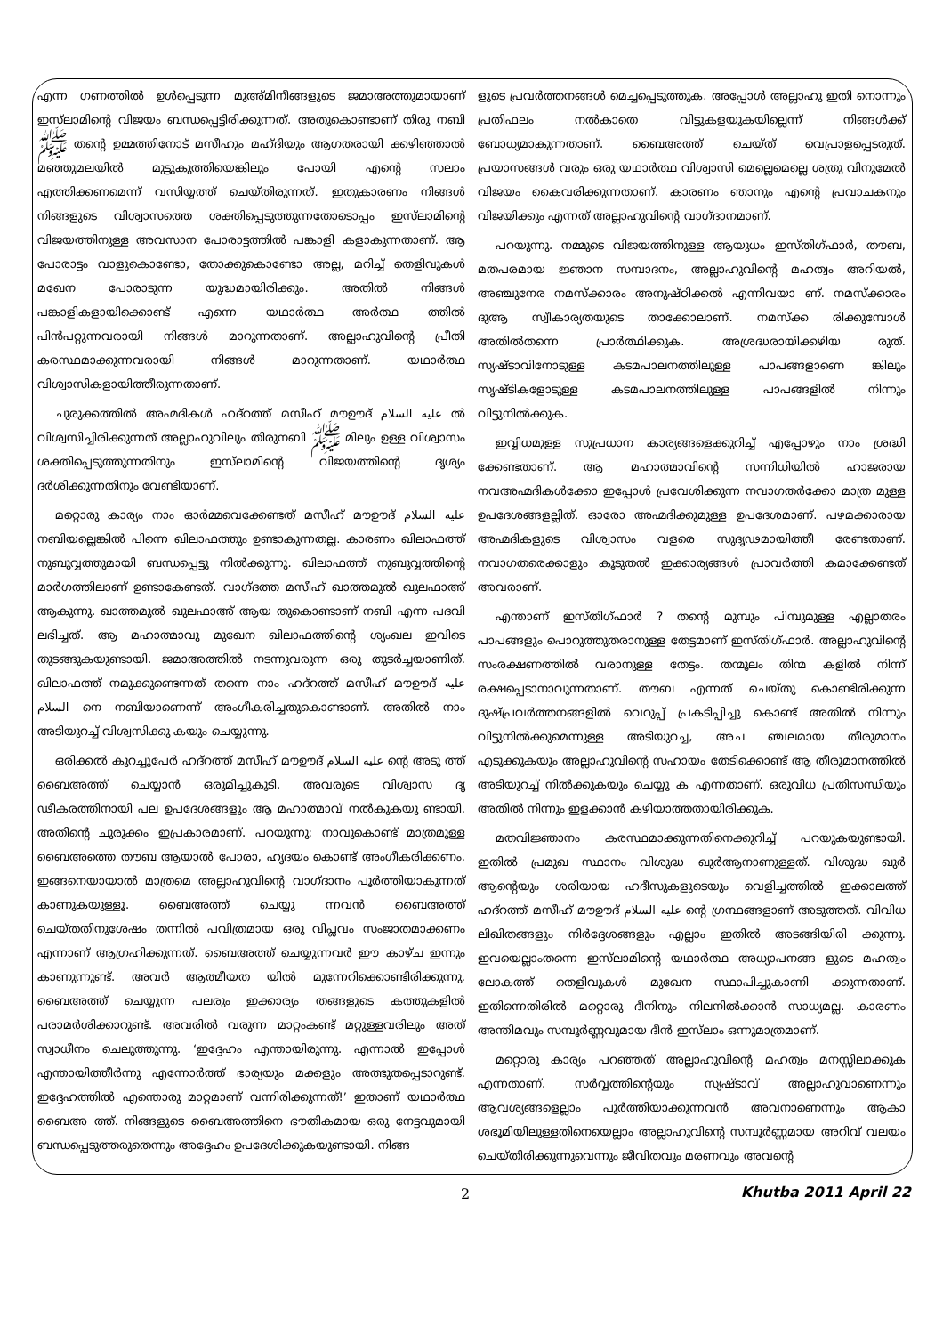എന്ന ഗണത്തിൽ ഉൾപ്പെടുന്ന മുഅ്മിനീങ്ങളുടെ ജമാഅത്തുമായാണ് ഇസ്‌ലാമിന്റെ വിജയം ബന്ധപ്പെട്ടിരിക്കുന്നത്. അതുകൊണ്ടാണ് തിരു നബി ﷺ തന്റെ ഉമ്മത്തിനോട് മസീഹും മഹ്ദിയും ആഗതരായി ക്കഴിഞ്ഞാൽ മഞ്ഞുമലയിൽ മുട്ടുകുത്തിയെങ്കിലും പോയി എന്റെ സലാം എത്തിക്കണമെന്ന് വസിയ്യത്ത് ചെയ്തിരുന്നത്. ഇതുകാരണം നിങ്ങൾ നിങ്ങളുടെ വിശ്വാസത്തെ ശക്തിപ്പെടുത്തുന്നതോടൊപ്പം ഇസ്‌ലാമിന്റെ വിജയത്തിനുള്ള അവസാന പോരാട്ടത്തിൽ പങ്കാളി കളാകുന്നതാണ്. ആ പോരാട്ടം വാളുകൊണ്ടോ, തോക്കുകൊണ്ടോ അല്ല, മറിച്ച് തെളിവുകൾ മഖേന പോരാടുന്ന യുദ്ധമായിരിക്കും. അതിൽ നിങ്ങൾ പങ്കാളികളായിക്കൊണ്ട് എന്നെ യഥാർത്ഥ അർത്ഥ ത്തിൽ പിൻപറ്റുന്നവരായി നിങ്ങൾ മാറുന്നതാണ്. അല്ലാഹുവിന്റെ പ്രീതി കരസ്ഥമാക്കുന്നവരായി നിങ്ങൾ മാറുന്നതാണ്. യഥാർത്ഥ വിശ്വാസികളായിത്തീരുന്നതാണ്.
ചുരുക്കത്തിൽ അഹ്മദികൾ ഹദ്റത്ത് മസീഹ് മൗഊദ് عليه السلام ൽ വിശ്വസിച്ചിരിക്കുന്നത് അല്ലാഹുവിലും തിരുനബി ﷺ മിലും ഉള്ള വിശ്വാസം ശക്തിപ്പെടുത്തുന്നതിനും ഇസ്‌ലാമിന്റെ വിജയത്തിന്റെ ദൃശ്യം ദർശിക്കുന്നതിനും വേണ്ടിയാണ്.
മറ്റൊരു കാര്യം നാം ഓർമ്മവെക്കേണ്ടത് മസീഹ് മൗഊദ് عليه السلام നബിയല്ലെങ്കിൽ പിന്നെ ഖിലാഫത്തും ഉണ്ടാകുന്നതല്ല. കാരണം ഖിലാഫത്ത് നുബുവ്വത്തുമായി ബന്ധപ്പെട്ടു നിൽക്കുന്നു. ഖിലാഫത്ത് നുബുവ്വത്തിന്റെ മാർഗത്തിലാണ് ഉണ്ടാകേണ്ടത്. വാഗ്ദത്ത മസീഹ് ഖാത്തമുൽ ഖുലഫാഅ് ആകുന്നു. ഖാത്തമുൽ ഖുലഫാഅ് ആയ തുകൊണ്ടാണ് നബി എന്ന പദവി ലഭിച്ചത്. ആ മഹാത്മാവു മുഖേന ഖിലാഫത്തിന്റെ ശ്യംഖല ഇവിടെ തുടങ്ങുകയുണ്ടായി. ജമാഅത്തിൽ നടന്നുവരുന്ന ഒരു തുടർച്ചയാണിത്. ഖിലാഫത്ത് നമുക്കുണ്ടെന്നത് തന്നെ നാം ഹദ്റത്ത് മസീഹ് മൗഊദ് عليه السلام നെ നബിയാണെന്ന് അംഗീകരിച്ചതുകൊണ്ടാണ്. അതിൽ നാം അടിയുറച്ച് വിശ്വസിക്കു കയും ചെയ്യുന്നു.
ഒരിക്കൽ കുറച്ചുപേർ ഹദ്റത്ത് മസീഹ് മൗഊദ് عليه السلام ന്റെ അടു ത്ത് ബൈഅത്ത് ചെയ്യാൻ ഒരുമിച്ചുകൂടി. അവരുടെ വിശ്വാസ ദൃ ഢീകരത്തിനായി പല ഉപദേശങ്ങളും ആ മഹാത്മാവ് നൽകുകയു ണ്ടായി. അതിന്റെ ചുരുക്കം ഇപ്രകാരമാണ്. പറയുന്നു: നാവുകൊണ്ട് മാത്രമുള്ള ബൈഅത്തെ തൗബ ആയാൽ പോരാ, ഹൃദയം കൊണ്ട് അംഗീകരിക്കണം. ഇങ്ങനെയായാൽ മാത്രമെ അല്ലാഹുവിന്റെ വാഗ്ദാനം പൂർത്തിയാകുന്നത് കാണുകയുള്ളൂ. ബൈഅത്ത് ചെയ്യു ന്നവൻ ബൈഅത്ത് ചെയ്തതിനുശേഷം തന്നിൽ പവിത്രമായ ഒരു വിപ്ലവം സംജാതമാക്കണം എന്നാണ് ആഗ്രഹിക്കുന്നത്. ബൈഅത്ത് ചെയ്യുന്നവർ ഈ കാഴ്ച ഇന്നും കാണുന്നുണ്ട്. അവർ ആത്മീയത യിൽ മുന്നേറിക്കൊണ്ടിരിക്കുന്നു. ബൈഅത്ത് ചെയ്യുന്ന പലരും ഇക്കാര്യം തങ്ങളുടെ കത്തുകളിൽ പരാമർശിക്കാറുണ്ട്. അവരിൽ വരുന്ന മാറ്റംകണ്ട് മറ്റുള്ളവരിലും അത് സ്വാധീനം ചെലുത്തുന്നു. ‘ഇദ്ദേഹം എന്തായിരുന്നു. എന്നാൽ ഇപ്പോൾ എന്തായിത്തീർന്നു എന്നോർത്ത് ഭാര്യയും മക്കളും അത്ഭുതപ്പെടാറുണ്ട്. ഇദ്ദേഹത്തിൽ എന്തൊരു മാറ്റമാണ് വന്നിരിക്കുന്നത്!’ ഇതാണ് യഥാർത്ഥ ബൈഅ ത്ത്. നിങ്ങളുടെ ബൈഅത്തിനെ ഭൗതികമായ ഒരു നേട്ടവുമായി ബന്ധപ്പെടുത്തരുതെന്നും അദ്ദേഹം ഉപദേശിക്കുകയുണ്ടായി. നിങ്ങ
ളുടെ പ്രവർത്തനങ്ങൾ മെച്ചപ്പെടുത്തുക. അപ്പോൾ അല്ലാഹു ഇതി നൊന്നും പ്രതിഫലം നൽകാതെ വിട്ടുകളയുകയില്ലെന്ന് നിങ്ങൾക്ക് ബോധ്യമാകുന്നതാണ്. ബൈഅത്ത് ചെയ്ത് വെപ്രാളപ്പെടരുത്. പ്രയാസങ്ങൾ വരും ഒരു യഥാർത്ഥ വിശ്വാസി മെല്ലെമെല്ലെ ശത്രു വിനുമേൽ വിജയം കൈവരിക്കുന്നതാണ്. കാരണം ഞാനും എന്റെ പ്രവാചകനും വിജയിക്കും എന്നത് അല്ലാഹുവിന്റെ വാഗ്ദാനമാണ്.
പറയുന്നു. നമ്മുടെ വിജയത്തിനുള്ള ആയുധം ഇസ്തിഗ്ഫാർ, തൗബ, മതപരമായ ജ്ഞാന സമ്പാദനം, അല്ലാഹുവിന്റെ മഹത്വം അറിയൽ, അഞ്ചുനേര നമസ്ക്കാരം അനുഷ്ഠിക്കൽ എന്നിവയാ ണ്. നമസ്ക്കാരം ദുആ സ്വീകാര്യതയുടെ താക്കോലാണ്. നമസ്ക്ക രിക്കുമ്പോൾ അതിൽതന്നെ പ്രാർത്ഥിക്കുക. അശ്രദ്ധരായിക്കഴിയ രുത്. സ്യഷ്ടാവിനോടുള്ള കടമപാലനത്തിലുള്ള പാപങ്ങളാണെ ങ്കിലും സൃഷ്ടികളോടുള്ള കടമപാലനത്തിലുള്ള പാപങ്ങളിൽ നിന്നും വിട്ടുനിൽക്കുക.
ഇവ്വിധമുള്ള സുപ്രധാന കാര്യങ്ങളെക്കുറിച്ച് എപ്പോഴും നാം ശ്രദ്ധി ക്കേണ്ടതാണ്. ആ മഹാത്മാവിന്റെ സന്നിധിയിൽ ഹാജരായ നവഅഹ്മദികൾക്കോ ഇപ്പോൾ പ്രവേശിക്കുന്ന നവാഗതർക്കോ മാത്ര മുള്ള ഉപദേശങ്ങളല്ലിത്. ഓരോ അഹ്മദിക്കുമുള്ള ഉപദേശമാണ്. പഴമക്കാരായ അഹ്മദികളുടെ വിശ്വാസം വളരെ സുദൃഢമായിത്തീ രേണ്ടതാണ്. നവാഗതരെക്കാളും കൂടുതൽ ഇക്കാര്യങ്ങൾ പ്രാവർത്തി കമാക്കേണ്ടത് അവരാണ്.
എന്താണ് ഇസ്തിഗ്ഫാർ ? തന്റെ മുമ്പും പിമ്പുമുള്ള എല്ലാതരം പാപങ്ങളും പൊറുത്തുതരാനുള്ള തേട്ടമാണ് ഇസ്തിഗ്ഫാർ. അല്ലാഹുവിന്റെ സംരക്ഷണത്തിൽ വരാനുള്ള തേട്ടം. തന്മൂലം തിന്മ കളിൽ നിന്ന് രക്ഷപ്പെടാനാവുന്നതാണ്. തൗബ എന്നത് ചെയ്തു കൊണ്ടിരിക്കുന്ന ദുഷ്പ്രവർത്തനങ്ങളിൽ വെറുപ്പ് പ്രകടിപ്പിച്ചു കൊണ്ട് അതിൽ നിന്നും വിട്ടുനിൽക്കുമെന്നുള്ള അടിയുറച്ച, അച ഞ്ചലമായ തീരുമാനം എടുക്കുകയും അല്ലാഹുവിന്റെ സഹായം തേടിക്കൊണ്ട് ആ തീരുമാനത്തിൽ അടിയുറച്ച് നിൽക്കുകയും ചെയ്യു ക എന്നതാണ്. ഒരുവിധ പ്രതിസന്ധിയും അതിൽ നിന്നും ഇളക്കാൻ കഴിയാത്തതായിരിക്കുക.
മതവിജ്ഞാനം കരസ്ഥമാക്കുന്നതിനെക്കുറിച്ച് പറയുകയുണ്ടായി. ഇതിൽ പ്രമുഖ സ്ഥാനം വിശുദ്ധ ഖുർആനാണുള്ളത്. വിശുദ്ധ ഖുർ ആന്റെയും ശരിയായ ഹദീസുകളുടെയും വെളിച്ചത്തിൽ ഇക്കാലത്ത് ഹദ്റത്ത് മസീഹ് മൗഊദ് عليه السلام ന്റെ ഗ്രന്ഥങ്ങളാണ് അടുത്തത്. വിവിധ ലിഖിതങ്ങളും നിർദ്ദേശങ്ങളും എല്ലാം ഇതിൽ അടങ്ങിയിരി ക്കുന്നു. ഇവയെല്ലാംതന്നെ ഇസ്‌ലാമിന്റെ യഥാർത്ഥ അധ്യാപനങ്ങ ളുടെ മഹത്വം ലോകത്ത് തെളിവുകൾ മുഖേന സ്ഥാപിച്ചുകാണി ക്കുന്നതാണ്. ഇതിന്നെതിരിൽ മറ്റൊരു ദീനിനും നിലനിൽക്കാൻ സാധ്യമല്ല. കാരണം അന്തിമവും സമ്പൂർണ്ണവുമായ ദീൻ ഇസ്‌ലാം ഒന്നുമാത്രമാണ്.
മറ്റൊരു കാര്യം പറഞ്ഞത് അല്ലാഹുവിന്റെ മഹത്വം മനസ്സിലാക്കുക എന്നതാണ്. സർവ്വത്തിന്റെയും സ്യഷ്ടാവ് അല്ലാഹുവാണെന്നും ആവശ്യങ്ങളെല്ലാം പൂർത്തിയാക്കുന്നവൻ അവനാണെന്നും ആകാ ശഭൂമിയിലുള്ളതിനെയെല്ലാം അല്ലാഹുവിന്റെ സമ്പൂർണ്ണമായ അറിവ് വലയം ചെയ്തിരിക്കുന്നുവെന്നും ജീവിതവും മരണവും അവന്റെ
2 Khutba 2011 April 22